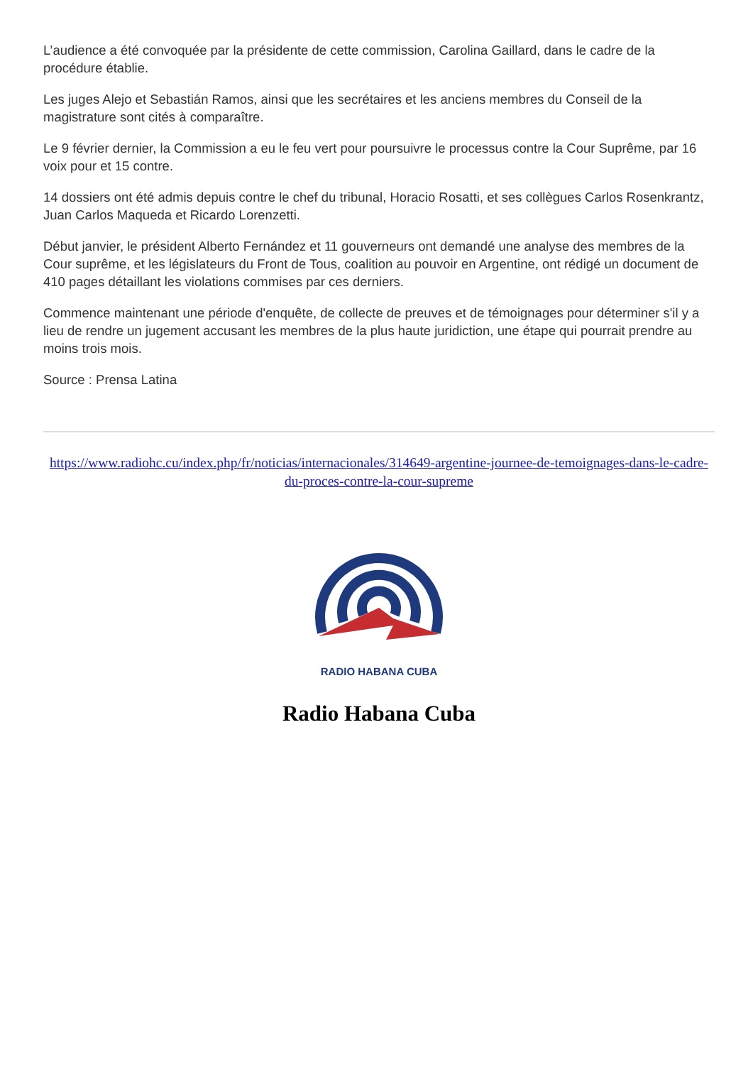L’audience a été convoquée par la présidente de cette commission, Carolina Gaillard, dans le cadre de la procédure établie.
Les juges Alejo et Sebastián Ramos, ainsi que les secrétaires et les anciens membres du Conseil de la magistrature sont cités à comparaître.
Le 9 février dernier, la Commission a eu le feu vert pour poursuivre le processus contre la Cour Suprême, par 16 voix pour et 15 contre.
14 dossiers ont été admis depuis contre le chef du tribunal, Horacio Rosatti, et ses collègues Carlos Rosenkrantz, Juan Carlos Maqueda et Ricardo Lorenzetti.
Début janvier, le président Alberto Fernández et 11 gouverneurs ont demandé une analyse des membres de la Cour suprême, et les législateurs du Front de Tous, coalition au pouvoir en Argentine, ont rédigé un document de 410 pages détaillant les violations commises par ces derniers.
Commence maintenant une période d'enquête, de collecte de preuves et de témoignages pour déterminer s'il y a lieu de rendre un jugement accusant les membres de la plus haute juridiction, une étape qui pourrait prendre au moins trois mois.
Source : Prensa Latina
https://www.radiohc.cu/index.php/fr/noticias/internacionales/314649-argentine-journee-de-temoignages-dans-le-cadre-du-proces-contre-la-cour-supreme
RADIO HABANA CUBA
Radio Habana Cuba